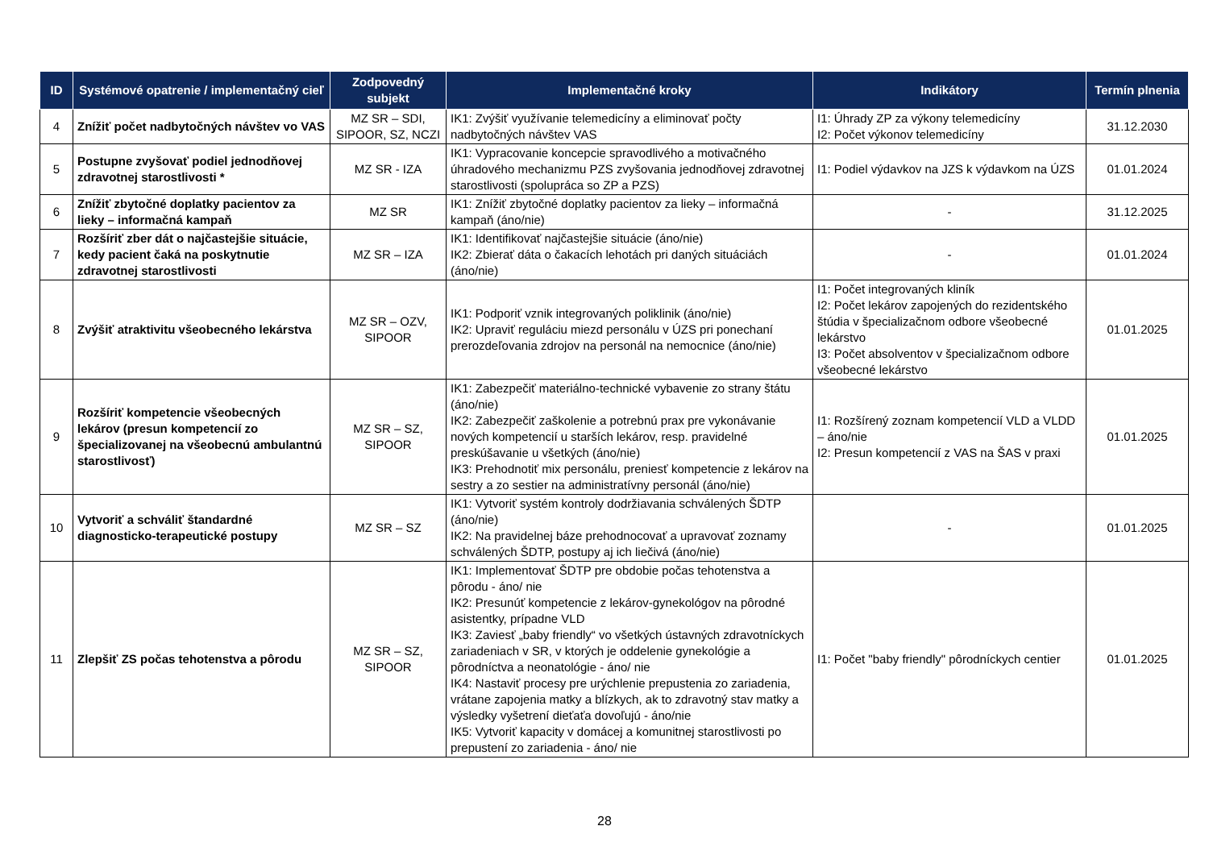| ID | Systémové opatrenie / implementačný cieľ | Zodpovedný subjekt | Implementačné kroky | Indikátory | Termín plnenia |
| --- | --- | --- | --- | --- | --- |
| 4 | Znížiť počet nadbytočných návštev vo VAS | MZ SR – SDI, SIPOOR, SZ, NCZI | IK1: Zvýšiť využívanie telemedicíny a eliminovať počty nadbytočných návštev VAS | I1: Úhrady ZP za výkony telemedicíny I2: Počet výkonov telemedicíny | 31.12.2030 |
| 5 | Postupne zvyšovať podiel jednodňovej zdravotnej starostlivosti * | MZ SR - IZA | IK1: Vypracovanie koncepcie spravodlivého a motivačného úhradového mechanizmu PZS zvyšovania jednodňovej zdravotnej starostlivosti (spolupráca so ZP a PZS) | I1: Podiel výdavkov na JZS k výdavkom na ÚZS | 01.01.2024 |
| 6 | Znížiť zbytočné doplatky pacientov za lieky – informačná kampaň | MZ SR | IK1: Znížiť zbytočné doplatky pacientov za lieky – informačná kampaň (áno/nie) | - | 31.12.2025 |
| 7 | Rozšíriť zber dát o najčastejšie situácie, kedy pacient čaká na poskytnutie zdravotnej starostlivosti | MZ SR – IZA | IK1: Identifikovať najčastejšie situácie (áno/nie) IK2: Zbierať dáta o čakacích lehotách pri daných situáciách (áno/nie) | - | 01.01.2024 |
| 8 | Zvýšiť atraktivitu všeobecného lekárstva | MZ SR – OZV, SIPOOR | IK1: Podporiť vznik integrovaných poliklinik (áno/nie) IK2: Upraviť reguláciu miezd personálu v ÚZS pri ponechaní prerozdeľovania zdrojov na personál na nemocnice (áno/nie) | I1: Počet integrovaných kliník I2: Počet lekárov zapojených do rezidentského štúdia v špecializačnom odbore všeobecné lekárstvo I3: Počet absolventov v špecializačnom odbore všeobecné lekárstvo | 01.01.2025 |
| 9 | Rozšíriť kompetencie všeobecných lekárov (presun kompetencií zo špecializovanej na všeobecnú ambulantnú starostlivosť) | MZ SR – SZ, SIPOOR | IK1: Zabezpečiť materiálno-technické vybavenie zo strany štátu (áno/nie) IK2: Zabezpečiť zaškolenie a potrebnú prax pre vykonávanie nových kompetencií u starších lekárov, resp. pravidelné preskúšavanie u všetkých (áno/nie) IK3: Prehodnotiť mix personálu, preniesť kompetencie z lekárov na sestry a zo sestier na administratívny personál (áno/nie) | I1: Rozšírený zoznam kompetencií VLD a VLDD – áno/nie I2: Presun kompetencií z VAS na ŠAS v praxi | 01.01.2025 |
| 10 | Vytvoriť a schváliť štandardné diagnosticko-terapeutické postupy | MZ SR – SZ | IK1: Vytvoriť systém kontroly dodržiavania schválených ŠDTP (áno/nie) IK2: Na pravidelnej báze prehodnocovať a upravovať zoznamy schválených ŠDTP, postupy aj ich liečivá (áno/nie) | - | 01.01.2025 |
| 11 | Zlepšiť ZS počas tehotenstva a pôrodu | MZ SR – SZ, SIPOOR | IK1: Implementovať ŠDTP pre obdobie počas tehotenstva a pôrodu - áno/ nie IK2: Presunúť kompetencie z lekárov-gynekológov na pôrodné asistentky, prípadne VLD IK3: Zaviesť „baby friendly“ vo všetkých ústavných zdravotníckych zariadeniach v SR, v ktorých je oddelenie gynekológie a pôrodníctva a neonatológie - áno/ nie IK4: Nastaviť procesy pre urýchlenie prepustenia zo zariadenia, vrátane zapojenia matky a blízkych, ak to zdravotný stav matky a výsledky vyšetrení dieťaťa dovoľujú - áno/nie IK5: Vytvoriť kapacity v domácej a komunitnej starostlivosti po prepustení zo zariadenia - áno/ nie | I1: Počet "baby friendly" pôrodníckych centier | 01.01.2025 |
28